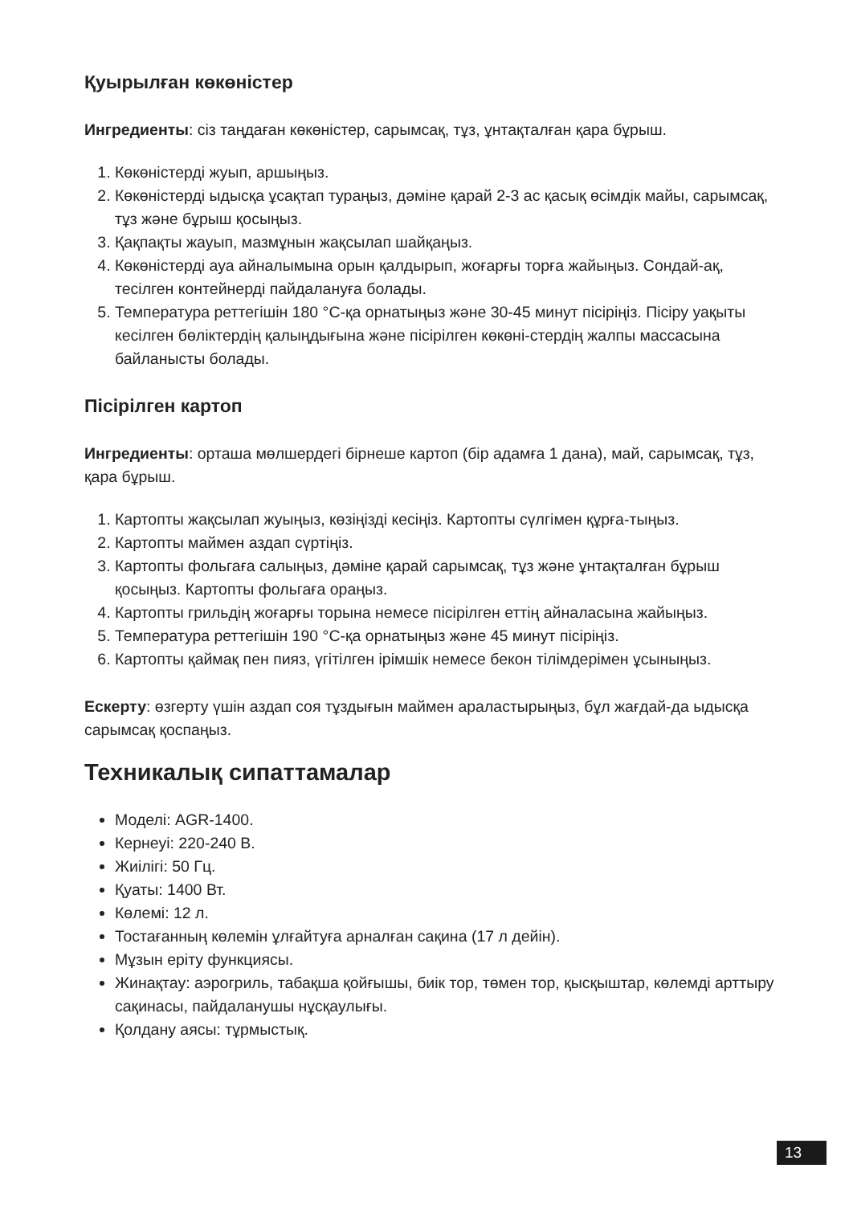Қуырылған көкөністер
Ингредиенты: сіз таңдаған көкөністер, сарымсақ, тұз, ұнтақталған қара бұрыш.
1. Көкөністерді жуып, аршыңыз.
2. Көкөністерді ыдысқа ұсақтап тураңыз, дәміне қарай 2-3 ас қасық өсімдік майы, сарымсақ, тұз және бұрыш қосыңыз.
3. Қақпақты жауып, мазмұнын жақсылап шайқаңыз.
4. Көкөністерді ауа айналымына орын қалдырып, жоғарғы торға жайыңыз. Сондай-ақ, тесілген контейнерді пайдалануға болады.
5. Температура реттегішін 180 °C-қа орнатыңыз және 30-45 минут пісіріңіз. Пісіру уақыты кесілген бөліктердің қалыңдығына және пісірілген көкөні-стердің жалпы массасына байланысты болады.
Пісірілген картоп
Ингредиенты: орташа мөлшердегі бірнеше картоп (бір адамға 1 дана), май, сарымсақ, тұз, қара бұрыш.
1. Картопты жақсылап жуыңыз, көзіңізді кесіңіз. Картопты сүлгімен құрға-тыңыз.
2. Картопты маймен аздап сүртіңіз.
3. Картопты фольгаға салыңыз, дәміне қарай сарымсақ, тұз және ұнтақталған бұрыш қосыңыз. Картопты фольгаға ораңыз.
4. Картопты грильдің жоғарғы торына немесе пісірілген еттің айналасына жайыңыз.
5. Температура реттегішін 190 °C-қа орнатыңыз және 45 минут пісіріңіз.
6. Картопты қаймақ пен пияз, үгітілген ірімшік немесе бекон тілімдерімен ұсыныңыз.
Ескерту: өзгерту үшін аздап соя тұздығын маймен араластырыңыз, бұл жағдай-да ыдысқа сарымсақ қоспаңыз.
Техникалық сипаттамалар
Моделі: AGR-1400.
Кернеуі: 220-240 В.
Жиілігі: 50 Гц.
Қуаты: 1400 Вт.
Көлемі: 12 л.
Тостағанның көлемін ұлғайтуға арналған сақина (17 л дейін).
Мұзын еріту функциясы.
Жинақтау: аэрогриль, табақша қойғышы, биік тор, төмен тор, қысқыштар, көлемді арттыру сақинасы, пайдаланушы нұсқаулығы.
Қолдану аясы: тұрмыстық.
13